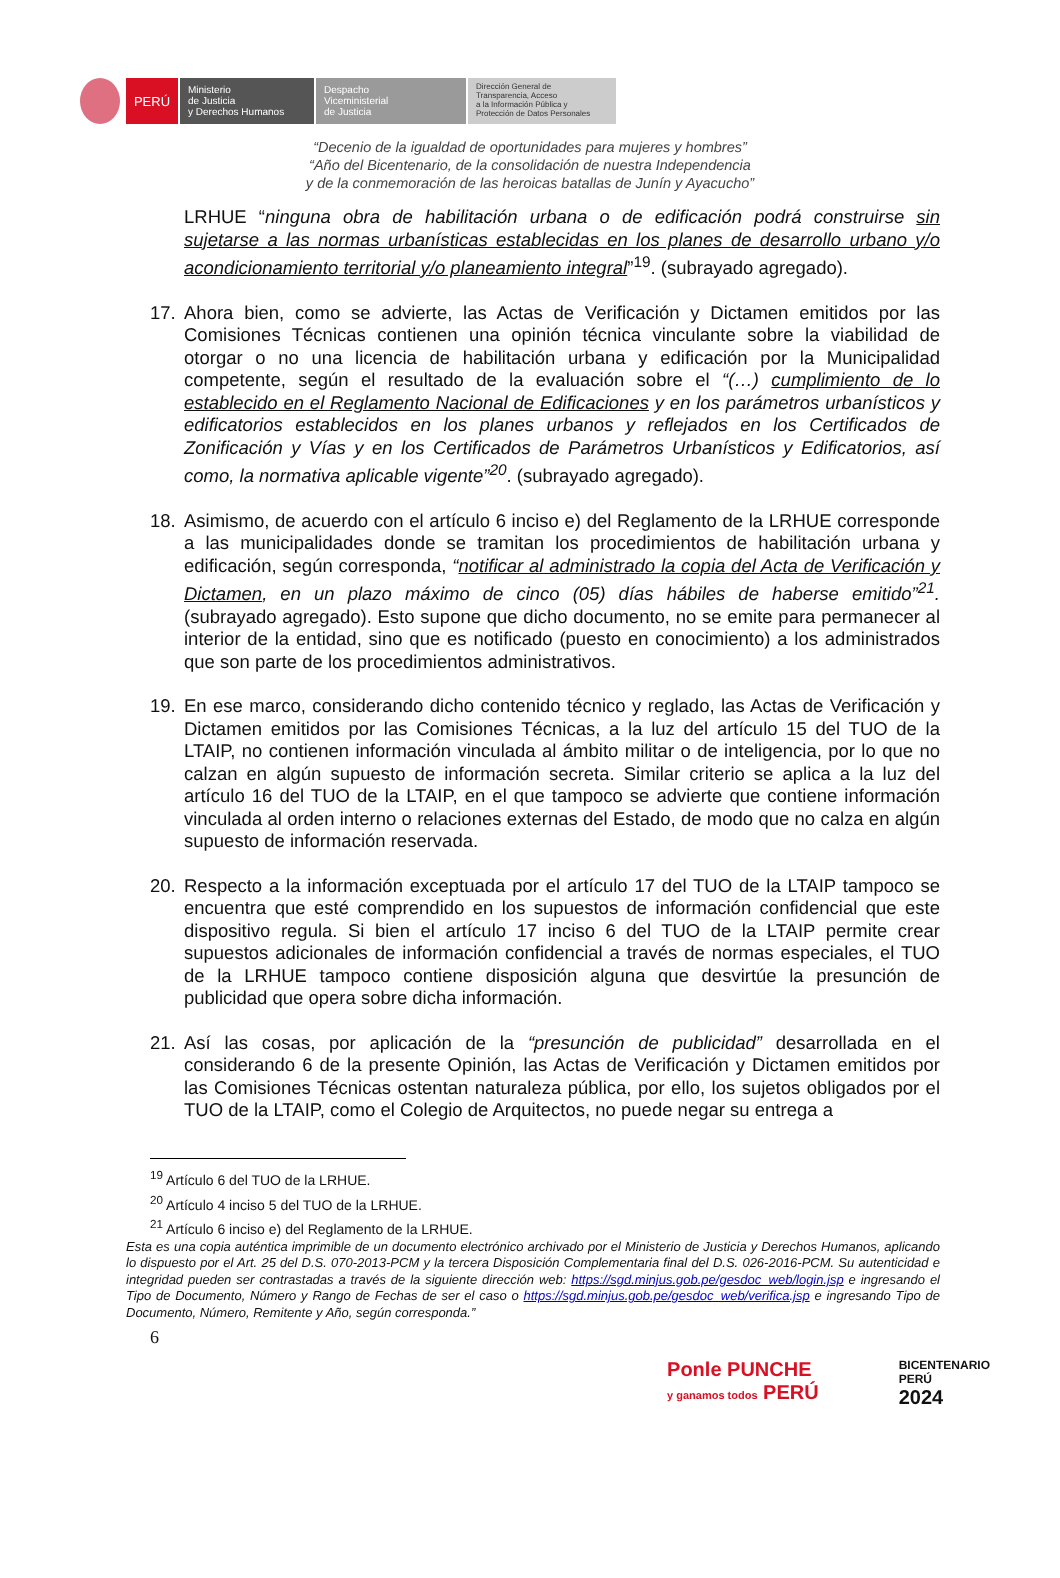PERÚ
Ministerio
de Justicia
y Derechos Humanos
Despacho
Viceministerial
de Justicia
Dirección General de
Transparencia, Acceso
a la Información Pública y
Protección de Datos Personales
“Decenio de la igualdad de oportunidades para mujeres y hombres”
“Año del Bicentenario, de la consolidación de nuestra Independencia
y de la conmemoración de las heroicas batallas de Junín y Ayacucho”
LRHUE “ninguna obra de habilitación urbana o de edificación podrá construirse sin sujetarse a las normas urbanísticas establecidas en los planes de desarrollo urbano y/o acondicionamiento territorial y/o planeamiento integral”<sup>19</sup>. (subrayado agregado).
17. Ahora bien, como se advierte, las Actas de Verificación y Dictamen emitidos por las Comisiones Técnicas contienen una opinión técnica vinculante sobre la viabilidad de otorgar o no una licencia de habilitación urbana y edificación por la Municipalidad competente, según el resultado de la evaluación sobre el “(…) cumplimiento de lo establecido en el Reglamento Nacional de Edificaciones y en los parámetros urbanísticos y edificatorios establecidos en los planes urbanos y reflejados en los Certificados de Zonificación y Vías y en los Certificados de Parámetros Urbanísticos y Edificatorios, así como, la normativa aplicable vigente”<sup>20</sup>. (subrayado agregado).
18. Asimismo, de acuerdo con el artículo 6 inciso e) del Reglamento de la LRHUE corresponde a las municipalidades donde se tramitan los procedimientos de habilitación urbana y edificación, según corresponda, “notificar al administrado la copia del Acta de Verificación y Dictamen, en un plazo máximo de cinco (05) días hábiles de haberse emitido”<sup>21</sup>. (subrayado agregado). Esto supone que dicho documento, no se emite para permanecer al interior de la entidad, sino que es notificado (puesto en conocimiento) a los administrados que son parte de los procedimientos administrativos.
19. En ese marco, considerando dicho contenido técnico y reglado, las Actas de Verificación y Dictamen emitidos por las Comisiones Técnicas, a la luz del artículo 15 del TUO de la LTAIP, no contienen información vinculada al ámbito militar o de inteligencia, por lo que no calzan en algún supuesto de información secreta. Similar criterio se aplica a la luz del artículo 16 del TUO de la LTAIP, en el que tampoco se advierte que contiene información vinculada al orden interno o relaciones externas del Estado, de modo que no calza en algún supuesto de información reservada.
20. Respecto a la información exceptuada por el artículo 17 del TUO de la LTAIP tampoco se encuentra que esté comprendido en los supuestos de información confidencial que este dispositivo regula. Si bien el artículo 17 inciso 6 del TUO de la LTAIP permite crear supuestos adicionales de información confidencial a través de normas especiales, el TUO de la LRHUE tampoco contiene disposición alguna que desvirtúe la presunción de publicidad que opera sobre dicha información.
21. Así las cosas, por aplicación de la “presunción de publicidad” desarrollada en el considerando 6 de la presente Opinión, las Actas de Verificación y Dictamen emitidos por las Comisiones Técnicas ostentan naturaleza pública, por ello, los sujetos obligados por el TUO de la LTAIP, como el Colegio de Arquitectos, no puede negar su entrega a
<sup>19</sup> Artículo 6 del TUO de la LRHUE.
<sup>20</sup> Artículo 4 inciso 5 del TUO de la LRHUE.
<sup>21</sup> Artículo 6 inciso e) del Reglamento de la LRHUE.
Esta es una copia auténtica imprimible de un documento electrónico archivado por el Ministerio de Justicia y Derechos Humanos, aplicando lo dispuesto por el Art. 25 del D.S. 070-2013-PCM y la tercera Disposición Complementaria final del D.S. 026-2016-PCM. Su autenticidad e integridad pueden ser contrastadas a través de la siguiente dirección web: https://sgd.minjus.gob.pe/gesdoc_web/login.jsp e ingresando el Tipo de Documento, Número y Rango de Fechas de ser el caso o https://sgd.minjus.gob.pe/gesdoc_web/verifica.jsp e ingresando Tipo de Documento, Número, Remitente y Año, según corresponda.”
6
Ponle PUNCHE
y ganamos todos PERÚ
BICENTENARIO
PERÚ
2024